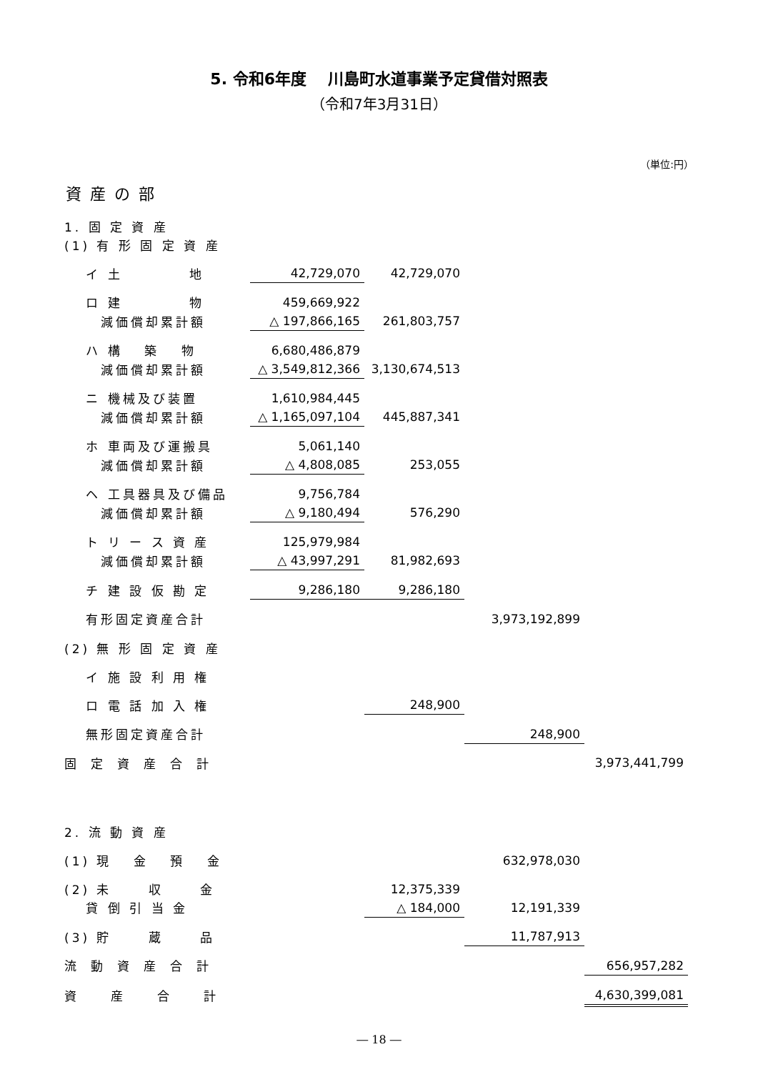5. 令和6年度　 川島町水道事業予定貸借対照表
（令和7年3月31日）
（単位:円）
資産の部
| 1. 固 定 資 産 | | | | |
| (1) 有 形 固 定 資 産 | | | | |
| イ 土 地 | 42,729,070 | 42,729,070 | | |
| ロ 建 物 | 459,669,922 | | | |
| 減価償却累計額 | △ 197,866,165 | 261,803,757 | | |
| ハ 構 築 物 | 6,680,486,879 | | | |
| 減価償却累計額 | △ 3,549,812,366 | 3,130,674,513 | | |
| ニ 機械及び装置 | 1,610,984,445 | | | |
| 減価償却累計額 | △ 1,165,097,104 | 445,887,341 | | |
| ホ 車両及び運搬具 | 5,061,140 | | | |
| 減価償却累計額 | △ 4,808,085 | 253,055 | | |
| ヘ 工具器具及び備品 | 9,756,784 | | | |
| 減価償却累計額 | △ 9,180,494 | 576,290 | | |
| ト リ ー ス 資 産 | 125,979,984 | | | |
| 減価償却累計額 | △ 43,997,291 | 81,982,693 | | |
| チ 建 設 仮 勘 定 | 9,286,180 | 9,286,180 | | |
| 有形固定資産合計 | | | 3,973,192,899 | |
| (2) 無 形 固 定 資 産 | | | | |
| イ 施 設 利 用 権 | | | | |
| ロ 電 話 加 入 権 | | 248,900 | | |
| 無形固定資産合計 | | | 248,900 | |
| 固定資産合計 | | | | 3,973,441,799 |
| 2. 流 動 資 産 | | | | |
| (1) 現 金 預 金 | | | 632,978,030 | |
| (2) 未 収 金 | | 12,375,339 | | |
| 貸 倒 引 当 金 | | △ 184,000 | 12,191,339 | |
| (3) 貯 蔵 品 | | | 11,787,913 | |
| 流動資産合計 | | | | 656,957,282 |
| 資産合計 | | | | 4,630,399,081 |
― 18 ―